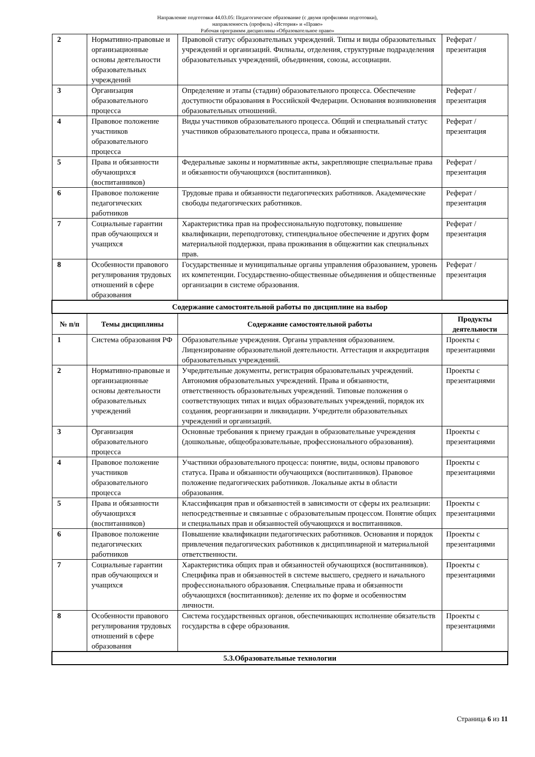Направление подготовки 44.03.05: Педагогическое образование (с двумя профилями подготовки),
направленность (профиль) «История» и «Право»
Рабочая программм дисциплины «Образовательное право»
| 2 | Нормативно-правовые и организационные основы деятельности образовательных учреждений | Правовой статус образовательных учреждений. Типы и виды образовательных учреждений и организаций. Филиалы, отделения, структурные подразделения образовательных учреждений, объединения, союзы, ассоциации. | Реферат / презентация |
| 3 | Организация образовательного процесса | Определение и этапы (стадии) образовательного процесса. Обеспечение доступности образования в Российской Федерации. Основания возникновения образовательных отношений. | Реферат / презентация |
| 4 | Правовое положение участников образовательного процесса | Виды участников образовательного процесса. Общий и специальный статус участников образовательного процесса, права и обязанности. | Реферат / презентация |
| 5 | Права и обязанности обучающихся (воспитанников) | Федеральные законы и нормативные акты, закрепляющие специальные права и обязанности обучающихся (воспитанников). | Реферат / презентация |
| 6 | Правовое положение педагогических работников | Трудовые права и обязанности педагогических работников. Академические свободы педагогических работников. | Реферат / презентация |
| 7 | Социальные гарантии прав обучающихся и учащихся | Характеристика прав на профессиональную подготовку, повышение квалификации, переподготовку, стипендиальное обеспечение и других форм материальной поддержки, права проживания в общежитии как специальных прав. | Реферат / презентация |
| 8 | Особенности правового регулирования трудовых отношений в сфере образования | Государственные и муниципальные органы управления образованием, уровень их компетенции. Государственно-общественные объединения и общественные организации в системе образования. | Реферат / презентация |
| Содержание самостоятельной работы по дисциплине на выбор | | | |
| № п/п | Темы дисциплины | Содержание самостоятельной работы | Продукты деятельности |
| 1 | Система образования РФ | Образовательные учреждения. Органы управления образованием. Лицензирование образовательной деятельности. Аттестация и аккредитация образовательных учреждений. | Проекты с презентациями |
| 2 | Нормативно-правовые и организационные основы деятельности образовательных учреждений | Учредительные документы, регистрация образовательных учреждений. Автономия образовательных учреждений. Права и обязанности, ответственность образовательных учреждений. Типовые положения о соответствующих типах и видах образовательных учреждений, порядок их создания, реорганизации и ликвидации. Учредители образовательных учреждений и организаций. | Проекты с презентациями |
| 3 | Организация образовательного процесса | Основные требования к приему граждан в образовательные учреждения (дошкольные, общеобразовательные, профессионального образования). | Проекты с презентациями |
| 4 | Правовое положение участников образовательного процесса | Участники образовательного процесса: понятие, виды, основы правового статуса. Права и обязанности обучающихся (воспитанников). Правовое положение педагогических работников. Локальные акты в области образования. | Проекты с презентациями |
| 5 | Права и обязанности обучающихся (воспитанников) | Классификация прав и обязанностей в зависимости от сферы их реализации: непосредственные и связанные с образовательным процессом. Понятие общих и специальных прав и обязанностей обучающихся и воспитанников. | Проекты с презентациями |
| 6 | Правовое положение педагогических работников | Повышение квалификации педагогических работников. Основания и порядок привлечения педагогических работников к дисциплинарной и материальной ответственности. | Проекты с презентациями |
| 7 | Социальные гарантии прав обучающихся и учащихся | Характеристика общих прав и обязанностей обучающихся (воспитанников). Специфика прав и обязанностей в системе высшего, среднего и начального профессионального образования. Специальные права и обязанности обучающихся (воспитанников): деление их по форме и особенностям личности. | Проекты с презентациями |
| 8 | Особенности правового регулирования трудовых отношений в сфере образования | Система государственных органов, обеспечивающих исполнение обязательств государства в сфере образования. | Проекты с презентациями |
| 5.3.Образовательные технологии | | | |
Страница 6 из 11